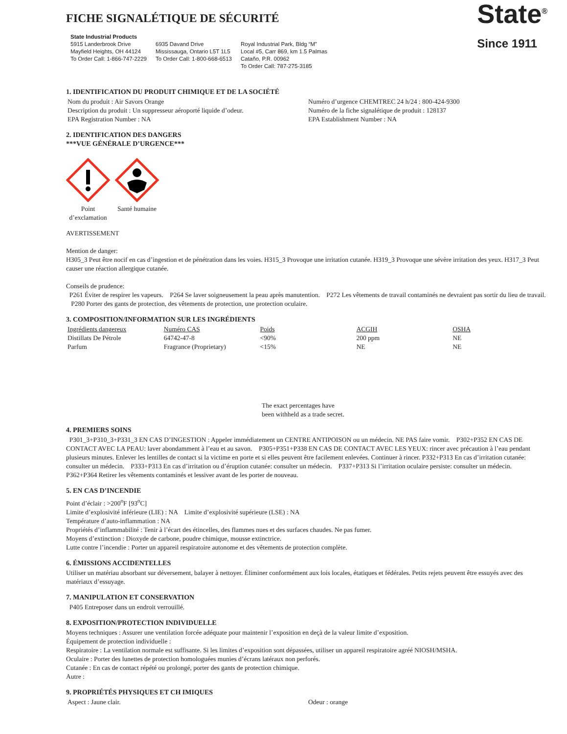FICHE SIGNALÉTIQUE DE SÉCURITÉ
State Industrial Products
5915 Landerbrook Drive
Mayfield Heights, OH 44124
To Order Call: 1-866-747-2229
6935 Davand Drive
Mississauga, Ontario L5T 1L5
To Order Call: 1-800-668-6513
Royal Industrial Park, Bldg “M”
Local #5, Carr 869, km 1.5 Palmas
Cataño, P.R. 00962
To Order Call: 787-275-3185
State<sup>®</sup>
Since 1911
1. IDENTIFICATION DU PRODUIT CHIMIQUE ET DE LA SOCIÉTÉ
Nom du produit : Air Savors Orange
Description du produit : Un suppresseur aéroporté liquide d’odeur.
EPA Registration Number : NA
Numéro d’urgence CHEMTREC 24 h/24 : 800-424-9300
Numéro de la fiche signalétique de produit : 128137
EPA Establishment Number : NA
2. IDENTIFICATION DES DANGERS
***VUE GÉNÉRALE D’URGENCE***
Point d’exclamation
Santé humaine
AVERTISSEMENT
Mention de danger:
H305_3 Peut être nocif en cas d’ingestion et de pénétration dans les voies. H315_3 Provoque une irritation cutanée. H319_3 Provoque une sévère irritation des yeux. H317_3 Peut causer une réaction allergique cutanée.
Conseils de prudence:
P261 Éviter de respirer les vapeurs. P264 Se laver soigneusement la peau après manutention. P272 Les vêtements de travail contaminés ne devraient pas sortir du lieu de travail. P280 Porter des gants de protection, des vêtements de protection, une protection oculaire.
3. COMPOSITION/INFORMATION SUR LES INGRÉDIENTS
| Ingrédients dangereux | Numéro CAS | Poids | ACGIH | OSHA |
| --- | --- | --- | --- | --- |
| Distillats De Pétrole | 64742-47-8 | <90% | 200 ppm | NE |
| Parfum | Fragrance (Proprietary) | <15% | NE | NE |
The exact percentages have
been withheld as a trade secret.
4. PREMIERS SOINS
P301_3+P310_3+P331_3 EN CAS D’INGESTION : Appeler immédiatement un CENTRE ANTIPOISON ou un médecin. NE PAS faire vomir. P302+P352 EN CAS DE CONTACT AVEC LA PEAU: laver abondamment à l’eau et au savon. P305+P351+P338 EN CAS DE CONTACT AVEC LES YEUX: rincer avec précaution à l’eau pendant plusieurs minutes. Enlever les lentilles de contact si la victime en porte et si elles peuvent être facilement enlevées. Continuer à rincer. P332+P313 En cas d’irritation cutanée: consulter un médecin. P333+P313 En cas d’irritation ou d’éruption cutanée: consulter un médecin. P337+P313 Si l’irritation oculaire persiste: consulter un médecin. P362+P364 Retirer les vêtements contaminés et lessiver avant de les porter de nouveau.
5. EN CAS D’INCENDIE
Point d’éclair : >200<sup>o</sup>F [93<sup>o</sup>C]
Limite d’explosivité inférieure (LIE) : NA Limite d’explosivité supérieure (LSE) : NA
Température d’auto-inflammation : NA
Propriétés d’inflammabilité : Tenir à l’écart des étincelles, des flammes nues et des surfaces chaudes. Ne pas fumer.
Moyens d’extinction : Dioxyde de carbone, poudre chimique, mousse extinctrice.
Lutte contre l’incendie : Porter un appareil respiratoire autonome et des vêtements de protection complète.
6. ÉMISSIONS ACCIDENTELLES
Utiliser un matériau absorbant sur déversement, balayer à nettoyer. Éliminer conformément aux lois locales, étatiques et fédérales. Petits rejets peuvent être essuyés avec des matériaux d’essuyage.
7. MANIPULATION ET CONSERVATION
P405 Entreposer dans un endroit verrouillé.
8. EXPOSITION/PROTECTION INDIVIDUELLE
Moyens techniques : Assurer une ventilation forcée adéquate pour maintenir l’exposition en deçà de la valeur limite d’exposition.
Équipement de protection individuelle :
Respiratoire : La ventilation normale est suffisante. Si les limites d’exposition sont dépassées, utiliser un appareil respiratoire agréé NIOSH/MSHA.
Oculaire : Porter des lunettes de protection homologuées munies d’écrans latéraux non perforés.
Cutanée : En cas de contact répété ou prolongé, porter des gants de protection chimique.
Autre :
9. PROPRIÉTÉS PHYSIQUES ET CH IMIQUES
Aspect : Jaune clair. Odeur : orange